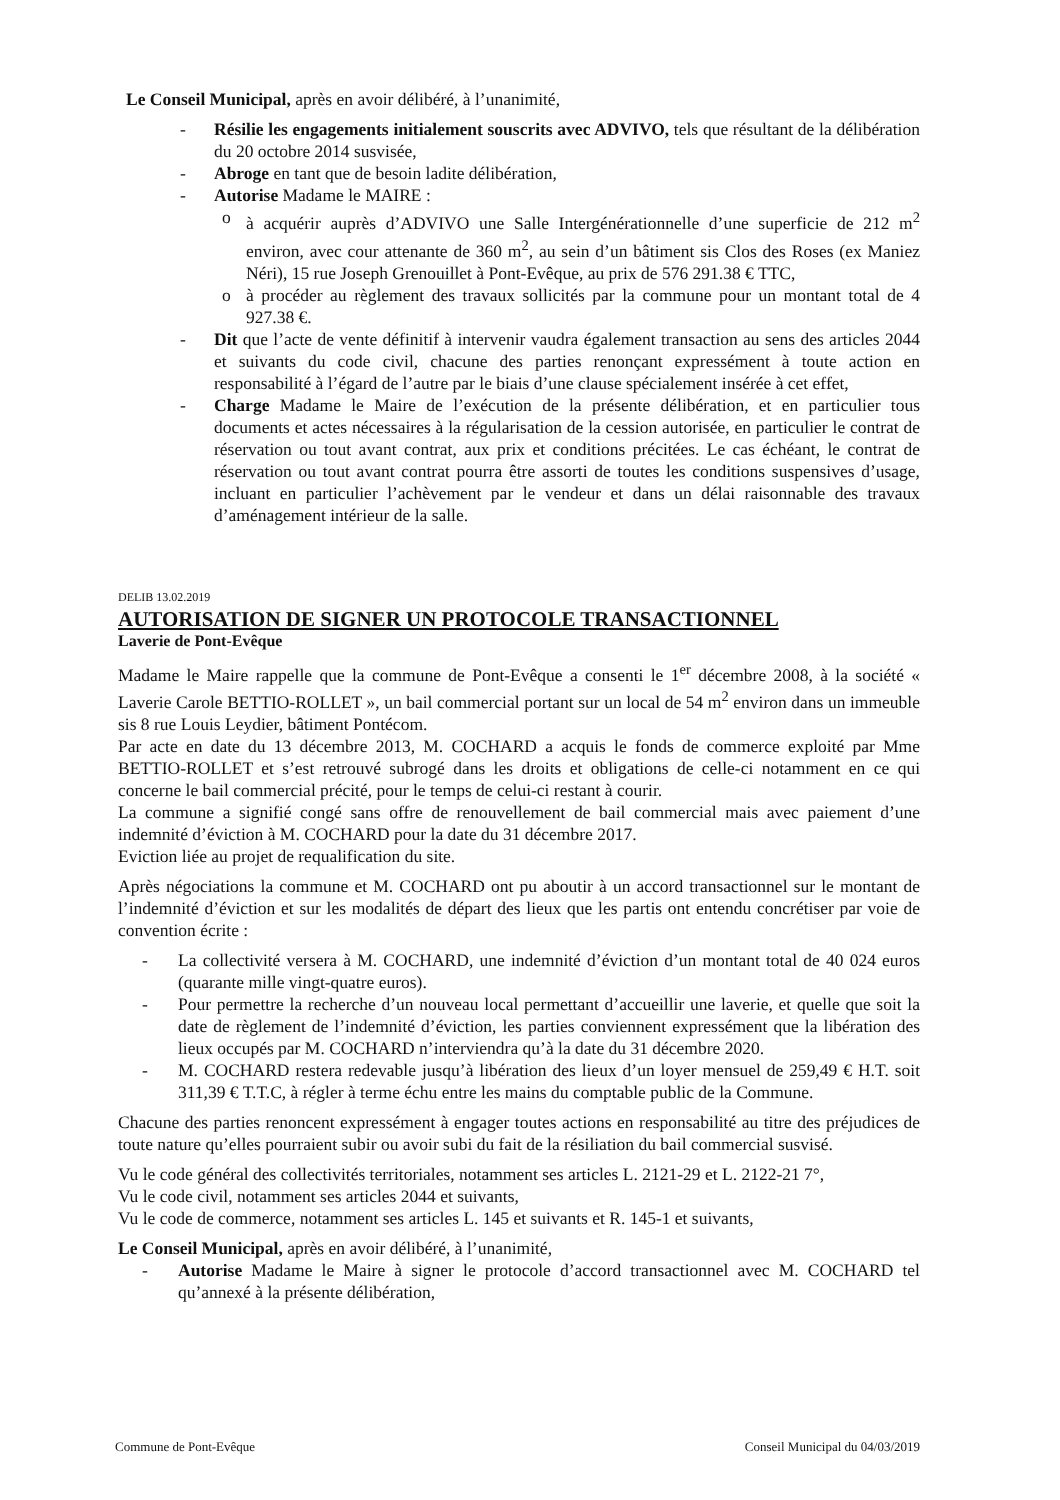Le Conseil Municipal, après en avoir délibéré, à l’unanimité,
- Résilie les engagements initialement souscrits avec ADVIVO, tels que résultant de la délibération du 20 octobre 2014 susvisée,
- Abroge en tant que de besoin ladite délibération,
- Autorise Madame le MAIRE :
o à acquérir auprès d’ADVIVO une Salle Intergénérationnelle d’une superficie de 212 m<sup>2</sup> environ, avec cour attenante de 360 m<sup>2</sup>, au sein d’un bâtiment sis Clos des Roses (ex Maniez Néri), 15 rue Joseph Grenouillet à Pont-Evêque, au prix de 576 291.38 € TTC,
o à procéder au règlement des travaux sollicités par la commune pour un montant total de 4 927.38 €.
- Dit que l’acte de vente définitif à intervenir vaudra également transaction au sens des articles 2044 et suivants du code civil, chacune des parties renonçant expressément à toute action en responsabilité à l’égard de l’autre par le biais d’une clause spécialement insérée à cet effet,
- Charge Madame le Maire de l’exécution de la présente délibération, et en particulier tous documents et actes nécessaires à la régularisation de la cession autorisée, en particulier le contrat de réservation ou tout avant contrat, aux prix et conditions précitées. Le cas échéant, le contrat de réservation ou tout avant contrat pourra être assorti de toutes les conditions suspensives d’usage, incluant en particulier l’achèvement par le vendeur et dans un délai raisonnable des travaux d’aménagement intérieur de la salle.
DELIB 13.02.2019
AUTORISATION DE SIGNER UN PROTOCOLE TRANSACTIONNEL
Laverie de Pont-Evêque
Madame le Maire rappelle que la commune de Pont-Evêque a consenti le 1<sup>er</sup> décembre 2008, à la société « Laverie Carole BETTIO-ROLLET », un bail commercial portant sur un local de 54 m<sup>2</sup> environ dans un immeuble sis 8 rue Louis Leydier, bâtiment Pontécom.
Par acte en date du 13 décembre 2013, M. COCHARD a acquis le fonds de commerce exploité par Mme BETTIO-ROLLET et s’est retrouvé subrogé dans les droits et obligations de celle-ci notamment en ce qui concerne le bail commercial précité, pour le temps de celui-ci restant à courir.
La commune a signifié congé sans offre de renouvellement de bail commercial mais avec paiement d’une indemnité d’éviction à M. COCHARD pour la date du 31 décembre 2017.
Eviction liée au projet de requalification du site.
Après négociations la commune et M. COCHARD ont pu aboutir à un accord transactionnel sur le montant de l’indemnité d’éviction et sur les modalités de départ des lieux que les partis ont entendu concrétiser par voie de convention écrite :
- La collectivité versera à M. COCHARD, une indemnité d’éviction d’un montant total de 40 024 euros (quarante mille vingt-quatre euros).
- Pour permettre la recherche d’un nouveau local permettant d’accueillir une laverie, et quelle que soit la date de règlement de l’indemnité d’éviction, les parties conviennent expressément que la libération des lieux occupés par M. COCHARD n’interviendra qu’à la date du 31 décembre 2020.
- M. COCHARD restera redevable jusqu’à libération des lieux d’un loyer mensuel de 259,49 € H.T. soit 311,39 € T.T.C, à régler à terme échu entre les mains du comptable public de la Commune.
Chacune des parties renoncent expressément à engager toutes actions en responsabilité au titre des préjudices de toute nature qu’elles pourraient subir ou avoir subi du fait de la résiliation du bail commercial susvisé.
Vu le code général des collectivités territoriales, notamment ses articles L. 2121-29 et L. 2122-21 7°,
Vu le code civil, notamment ses articles 2044 et suivants,
Vu le code de commerce, notamment ses articles L. 145 et suivants et R. 145-1 et suivants,
Le Conseil Municipal, après en avoir délibéré, à l’unanimité,
- Autorise Madame le Maire à signer le protocole d’accord transactionnel avec M. COCHARD tel qu’annexé à la présente délibération,
Commune de Pont-Evêque Conseil Municipal du 04/03/2019